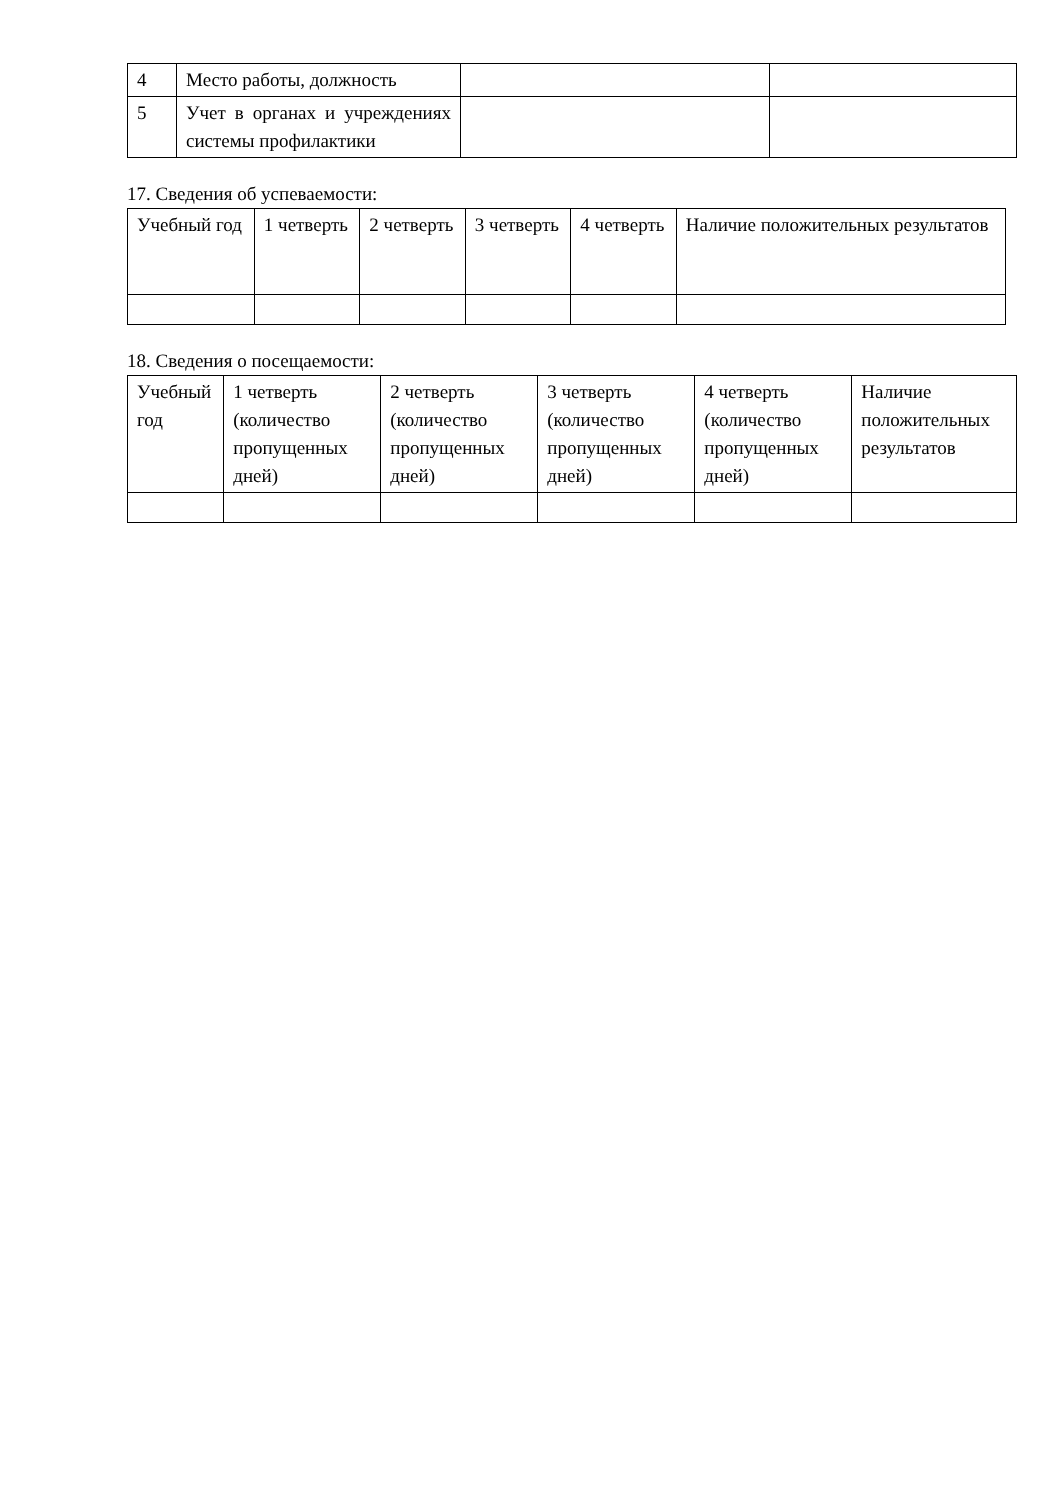| 4 | Место работы, должность | | |
| 5 | Учет в органах и учреждениях системы профилактики | | |
17. Сведения об успеваемости:
| Учебный год | 1 четверть | 2 четверть | 3 четверть | 4 четверть | Наличие положительных результатов |
18. Сведения о посещаемости:
| Учебный год | 1 четверть (количество пропущенных дней) | 2 четверть (количество пропущенных дней) | 3 четверть (количество пропущенных дней) | 4 четверть (количество пропущенных дней) | Наличие положительных результатов |